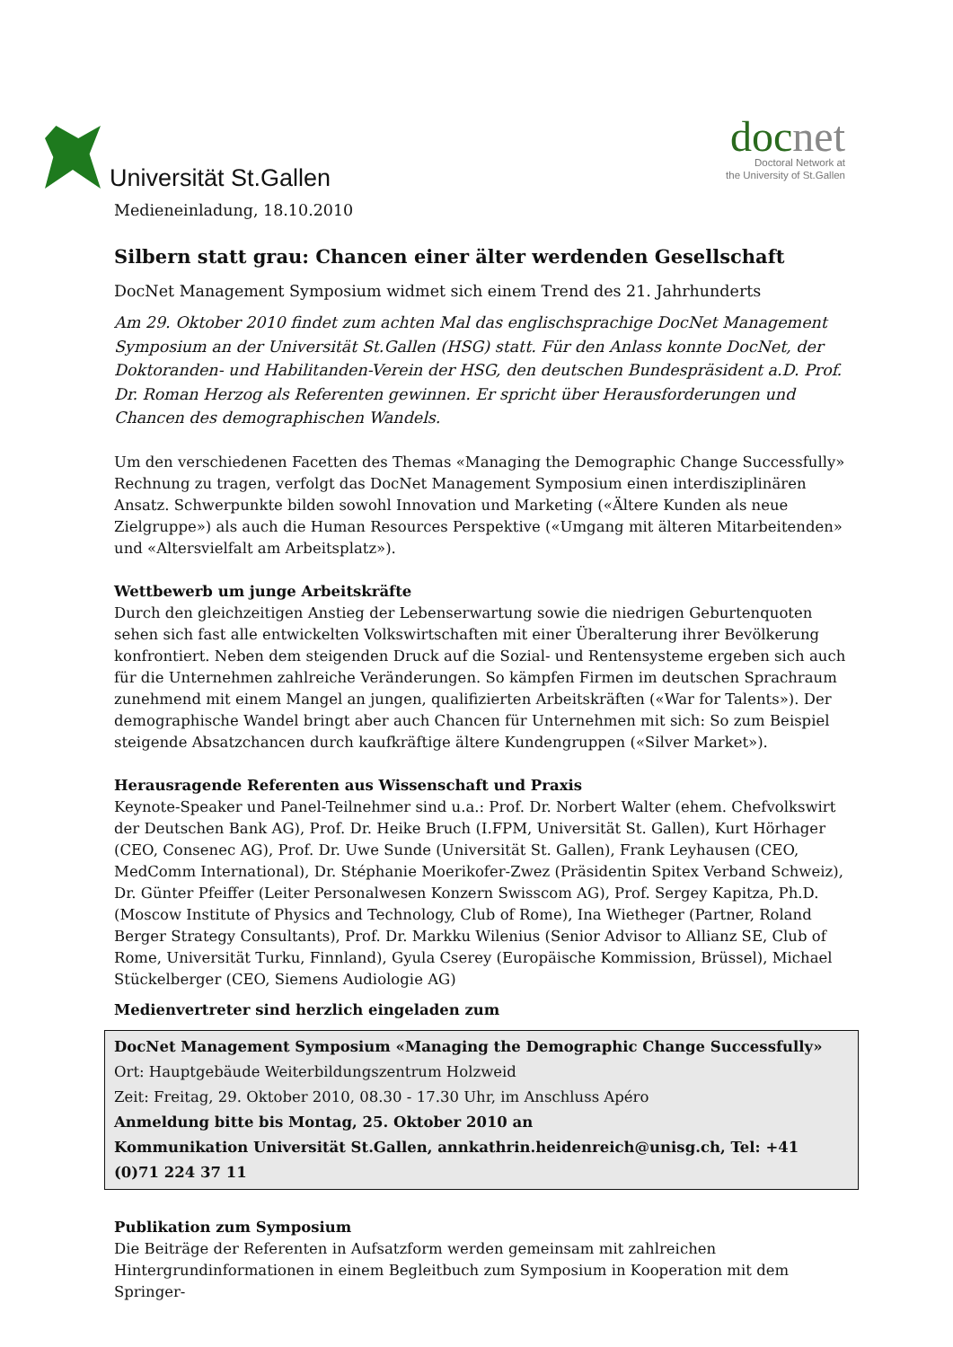Universität St.Gallen
docnet
Doctoral Network at
the University of St.Gallen
Medieneinladung, 18.10.2010
Silbern statt grau: Chancen einer älter werdenden Gesellschaft
DocNet Management Symposium widmet sich einem Trend des 21. Jahrhunderts
Am 29. Oktober 2010 findet zum achten Mal das englischsprachige DocNet Management Symposium an der Universität St.Gallen (HSG) statt. Für den Anlass konnte DocNet, der Doktoranden- und Habilitanden-Verein der HSG, den deutschen Bundespräsident a.D. Prof. Dr. Roman Herzog als Referenten gewinnen. Er spricht über Herausforderungen und Chancen des demographischen Wandels.
Um den verschiedenen Facetten des Themas «Managing the Demographic Change Successfully» Rechnung zu tragen, verfolgt das DocNet Management Symposium einen interdisziplinären Ansatz. Schwerpunkte bilden sowohl Innovation und Marketing («Ältere Kunden als neue Zielgruppe») als auch die Human Resources Perspektive («Umgang mit älteren Mitarbeitenden» und «Altersvielfalt am Arbeitsplatz»).
Wettbewerb um junge Arbeitskräfte
Durch den gleichzeitigen Anstieg der Lebenserwartung sowie die niedrigen Geburtenquoten sehen sich fast alle entwickelten Volkswirtschaften mit einer Überalterung ihrer Bevölkerung konfrontiert. Neben dem steigenden Druck auf die Sozial- und Rentensysteme ergeben sich auch für die Unternehmen zahlreiche Veränderungen. So kämpfen Firmen im deutschen Sprachraum zunehmend mit einem Mangel an jungen, qualifizierten Arbeitskräften («War for Talents»). Der demographische Wandel bringt aber auch Chancen für Unternehmen mit sich: So zum Beispiel steigende Absatzchancen durch kaufkräftige ältere Kundengruppen («Silver Market»).
Herausragende Referenten aus Wissenschaft und Praxis
Keynote-Speaker und Panel-Teilnehmer sind u.a.: Prof. Dr. Norbert Walter (ehem. Chefvolkswirt der Deutschen Bank AG), Prof. Dr. Heike Bruch (I.FPM, Universität St. Gallen), Kurt Hörhager (CEO, Consenec AG), Prof. Dr. Uwe Sunde (Universität St. Gallen), Frank Leyhausen (CEO, MedComm International), Dr. Stéphanie Moerikofer-Zwez (Präsidentin Spitex Verband Schweiz), Dr. Günter Pfeiffer (Leiter Personalwesen Konzern Swisscom AG), Prof. Sergey Kapitza, Ph.D. (Moscow Institute of Physics and Technology, Club of Rome), Ina Wietheger (Partner, Roland Berger Strategy Consultants), Prof. Dr. Markku Wilenius (Senior Advisor to Allianz SE, Club of Rome, Universität Turku, Finnland), Gyula Cserey (Europäische Kommission, Brüssel), Michael Stückelberger (CEO, Siemens Audiologie AG)
Medienvertreter sind herzlich eingeladen zum
DocNet Management Symposium «Managing the Demographic Change Successfully»
Ort: Hauptgebäude Weiterbildungszentrum Holzweid
Zeit: Freitag, 29. Oktober 2010, 08.30 - 17.30 Uhr, im Anschluss Apéro
Anmeldung bitte bis Montag, 25. Oktober 2010 an
Kommunikation Universität St.Gallen, annkathrin.heidenreich@unisg.ch, Tel: +41 (0)71 224 37 11
Publikation zum Symposium
Die Beiträge der Referenten in Aufsatzform werden gemeinsam mit zahlreichen Hintergrundinformationen in einem Begleitbuch zum Symposium in Kooperation mit dem Springer-